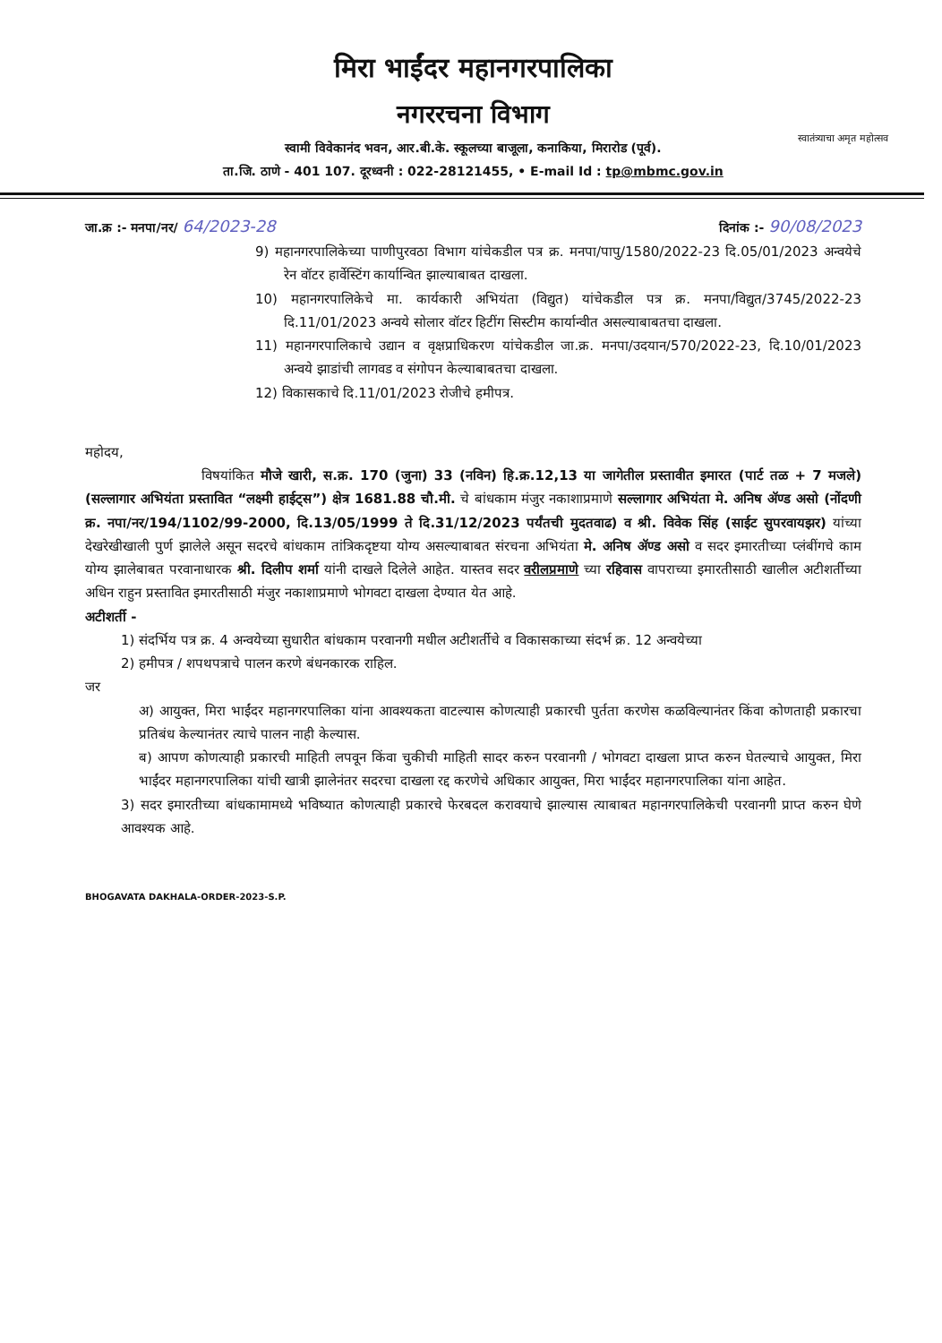स्वातंत्र्याचा अमृत महोत्सव
मिरा भाईंदर महानगरपालिका
नगररचना विभाग
स्वामी विवेकानंद भवन, आर.बी.के. स्कूलच्या बाजूला, कनाकिया, मिरारोड (पूर्व).
ता.जि. ठाणे - 401 107. दूरध्वनी : 022-28121455, • E-mail Id : tp@mbmc.gov.in
जा.क्र :- मनपा/नर/ 64/2023-28 दिनांक :- 90/08/2023
9) महानगरपालिकेच्या पाणीपुरवठा विभाग यांचेकडील पत्र क्र. मनपा/पापु/1580/2022-23 दि.05/01/2023 अन्वयेचे रेन वॉटर हार्वेस्टिंग कार्यान्वित झाल्याबाबत दाखला.
10) महानगरपालिकेचे मा. कार्यकारी अभियंता (विद्युत) यांचेकडील पत्र क्र. मनपा/विद्युत/3745/2022-23 दि.11/01/2023 अन्वये सोलार वॉटर हिटींग सिस्टीम कार्यान्वीत असल्याबाबतचा दाखला.
11) महानगरपालिकाचे उद्यान व वृक्षप्राधिकरण यांचेकडील जा.क्र. मनपा/उदयान/570/2022-23, दि.10/01/2023 अन्वये झाडांची लागवड व संगोपन केल्याबाबतचा दाखला.
12) विकासकाचे दि.11/01/2023 रोजीचे हमीपत्र.
महोदय,
विषयांकित मौजे खारी, स.क्र. 170 (जुना) 33 (नविन) हि.क्र.12,13 या जागेतील प्रस्तावीत इमारत (पार्ट तळ + 7 मजले) (सल्लागार अभियंता प्रस्तावित “लक्ष्मी हाईट्स”) क्षेत्र 1681.88 चौ.मी. चे बांधकाम मंजुर नकाशाप्रमाणे सल्लागार अभियंता मे. अनिष ॲण्ड असो (नोंदणी क्र. नपा/नर/194/1102/99-2000, दि.13/05/1999 ते दि.31/12/2023 पर्यंतची मुदतवाढ) व श्री. विवेक सिंह (साईट सुपरवायझर) यांच्या देखरेखीखाली पुर्ण झालेले असून सदरचे बांधकाम तांत्रिकदृष्टया योग्य असल्याबाबत संरचना अभियंता मे. अनिष ॲण्ड असो व सदर इमारतीच्या प्लंबींगचे काम योग्य झालेबाबत परवानाधारक श्री. दिलीप शर्मा यांनी दाखले दिलेले आहेत. यास्तव सदर वरीलप्रमाणे च्या रहिवास वापराच्या इमारतीसाठी खालील अटीशर्तीच्या अधिन राहुन प्रस्तावित इमारतीसाठी मंजुर नकाशाप्रमाणे भोगवटा दाखला देण्यात येत आहे.
अटीशर्ती -
1) संदर्भिय पत्र क्र. 4 अन्वयेच्या सुधारीत बांधकाम परवानगी मधील अटीशर्तीचे व विकासकाच्या संदर्भ क्र. 12 अन्वयेच्या
2) हमीपत्र / शपथपत्राचे पालन करणे बंधनकारक राहिल.
जर
अ) आयुक्त, मिरा भाईंदर महानगरपालिका यांना आवश्यकता वाटल्यास कोणत्याही प्रकारची पुर्तता करणेस कळविल्यानंतर किंवा कोणताही प्रकारचा प्रतिबंध केल्यानंतर त्याचे पालन नाही केल्यास.
ब) आपण कोणत्याही प्रकारची माहिती लपवून किंवा चुकीची माहिती सादर करुन परवानगी / भोगवटा दाखला प्राप्त करुन घेतल्याचे आयुक्त, मिरा भाईंदर महानगरपालिका यांची खात्री झालेनंतर सदरचा दाखला रद्द करणेचे अधिकार आयुक्त, मिरा भाईंदर महानगरपालिका यांना आहेत.
3) सदर इमारतीच्या बांधकामामध्ये भविष्यात कोणत्याही प्रकारचे फेरबदल करावयाचे झाल्यास त्याबाबत महानगरपालिकेची परवानगी प्राप्त करुन घेणे आवश्यक आहे.
BHOGAVATA DAKHALA-ORDER-2023-S.P.